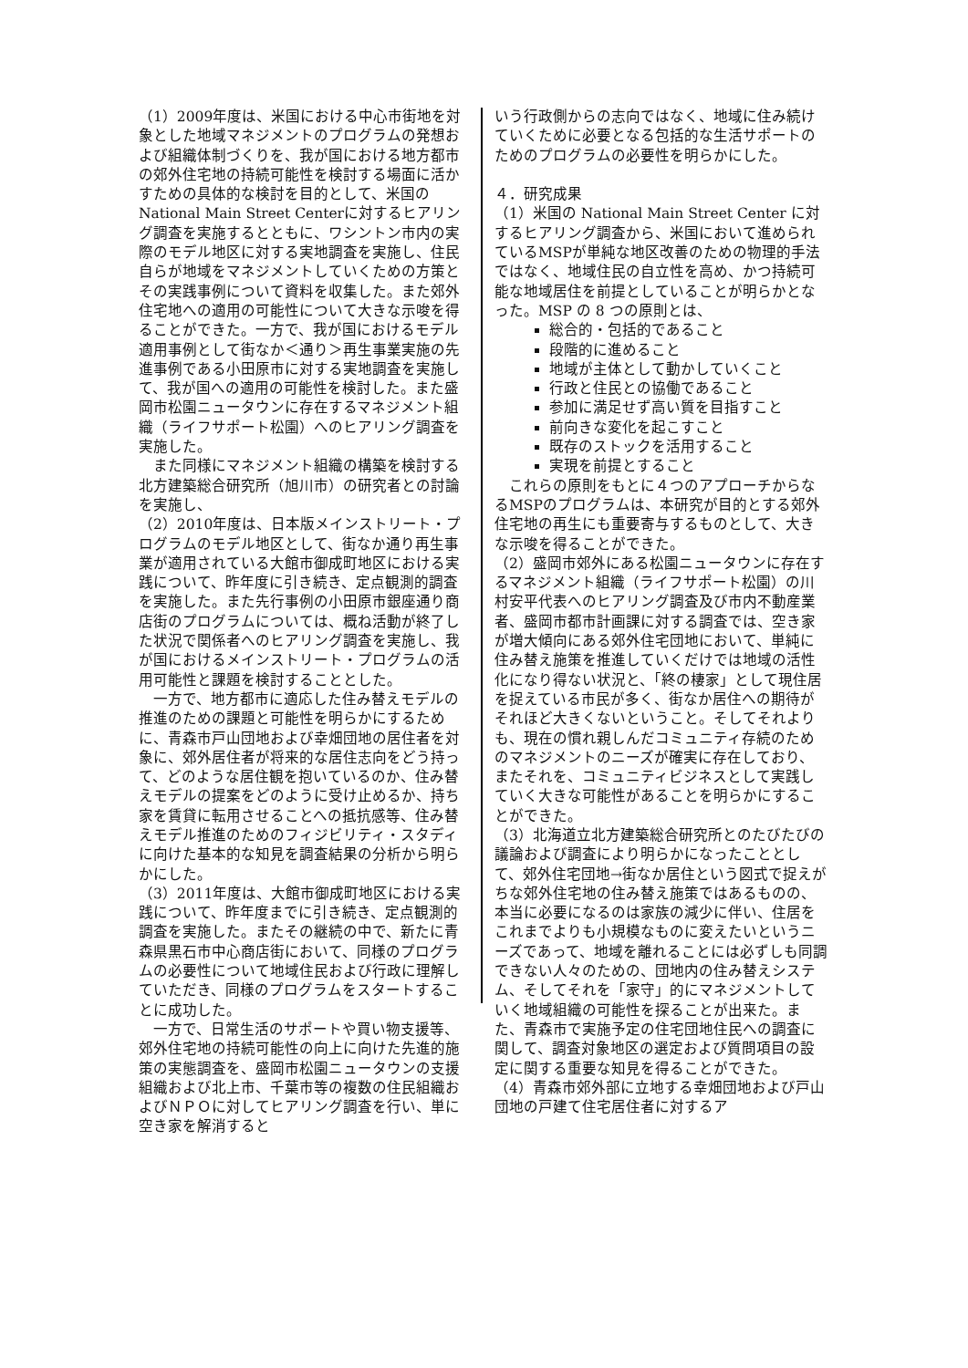（1）2009年度は、米国における中心市街地を対象とした地域マネジメントのプログラムの発想および組織体制づくりを、我が国における地方都市の郊外住宅地の持続可能性を検討する場面に活かすための具体的な検討を目的として、米国のNational Main Street Centerに対するヒアリング調査を実施するとともに、ワシントン市内の実際のモデル地区に対する実地調査を実施し、住民自らが地域をマネジメントしていくための方策とその実践事例について資料を収集した。また郊外住宅地への適用の可能性について大きな示唆を得ることができた。一方で、我が国におけるモデル適用事例として街なか＜通り＞再生事業実施の先進事例である小田原市に対する実地調査を実施して、我が国への適用の可能性を検討した。また盛岡市松園ニュータウンに存在するマネジメント組織（ライフサポート松園）へのヒアリング調査を実施した。
　また同様にマネジメント組織の構築を検討する北方建築総合研究所（旭川市）の研究者との討論を実施し、
（2）2010年度は、日本版メインストリート・プログラムのモデル地区として、街なか通り再生事業が適用されている大館市御成町地区における実践について、昨年度に引き続き、定点観測的調査を実施した。また先行事例の小田原市銀座通り商店街のプログラムについては、概ね活動が終了した状況で関係者へのヒアリング調査を実施し、我が国におけるメインストリート・プログラムの活用可能性と課題を検討することとした。
　一方で、地方都市に適応した住み替えモデルの推進のための課題と可能性を明らかにするために、青森市戸山団地および幸畑団地の居住者を対象に、郊外居住者が将来的な居住志向をどう持って、どのような居住観を抱いているのか、住み替えモデルの提案をどのように受け止めるか、持ち家を賃貸に転用させることへの抵抗感等、住み替えモデル推進のためのフィジビリティ・スタディに向けた基本的な知見を調査結果の分析から明らかにした。
（3）2011年度は、大館市御成町地区における実践について、昨年度までに引き続き、定点観測的調査を実施した。またその継続の中で、新たに青森県黒石市中心商店街において、同様のプログラムの必要性について地域住民および行政に理解していただき、同様のプログラムをスタートすることに成功した。
　一方で、日常生活のサポートや買い物支援等、郊外住宅地の持続可能性の向上に向けた先進的施策の実態調査を、盛岡市松園ニュータウンの支援組織および北上市、千葉市等の複数の住民組織およびＮＰＯに対してヒアリング調査を行い、単に空き家を解消すると
いう行政側からの志向ではなく、地域に住み続けていくために必要となる包括的な生活サポートのためのプログラムの必要性を明らかにした。
４．研究成果
（1）米国の National Main Street Center に対するヒアリング調査から、米国において進められているMSPが単純な地区改善のための物理的手法ではなく、地域住民の自立性を高め、かつ持続可能な地域居住を前提としていることが明らかとなった。MSP の 8 つの原則とは、
総合的・包括的であること
段階的に進めること
地域が主体として動かしていくこと
行政と住民との協働であること
参加に満足せず高い質を目指すこと
前向きな変化を起こすこと
既存のストックを活用すること
実現を前提とすること
　これらの原則をもとに４つのアプローチからなるMSPのプログラムは、本研究が目的とする郊外住宅地の再生にも重要寄与するものとして、大きな示唆を得ることができた。
（2）盛岡市郊外にある松園ニュータウンに存在するマネジメント組織（ライフサポート松園）の川村安平代表へのヒアリング調査及び市内不動産業者、盛岡市都市計画課に対する調査では、空き家が増大傾向にある郊外住宅団地において、単純に住み替え施策を推進していくだけでは地域の活性化になり得ない状況と、「終の棲家」として現住居を捉えている市民が多く、街なか居住への期待がそれほど大きくないということ。そしてそれよりも、現在の慣れ親しんだコミュニティ存続のためのマネジメントのニーズが確実に存在しており、またそれを、コミュニティビジネスとして実践していく大きな可能性があることを明らかにすることができた。
（3）北海道立北方建築総合研究所とのたびたびの議論および調査により明らかになったこととして、郊外住宅団地→街なか居住という図式で捉えがちな郊外住宅地の住み替え施策ではあるものの、本当に必要になるのは家族の減少に伴い、住居をこれまでよりも小規模なものに変えたいというニーズであって、地域を離れることには必ずしも同調できない人々のための、団地内の住み替えシステム、そしてそれを「家守」的にマネジメントしていく地域組織の可能性を探ることが出来た。また、青森市で実施予定の住宅団地住民への調査に関して、調査対象地区の選定および質問項目の設定に関する重要な知見を得ることができた。
（4）青森市郊外部に立地する幸畑団地および戸山団地の戸建て住宅居住者に対するア